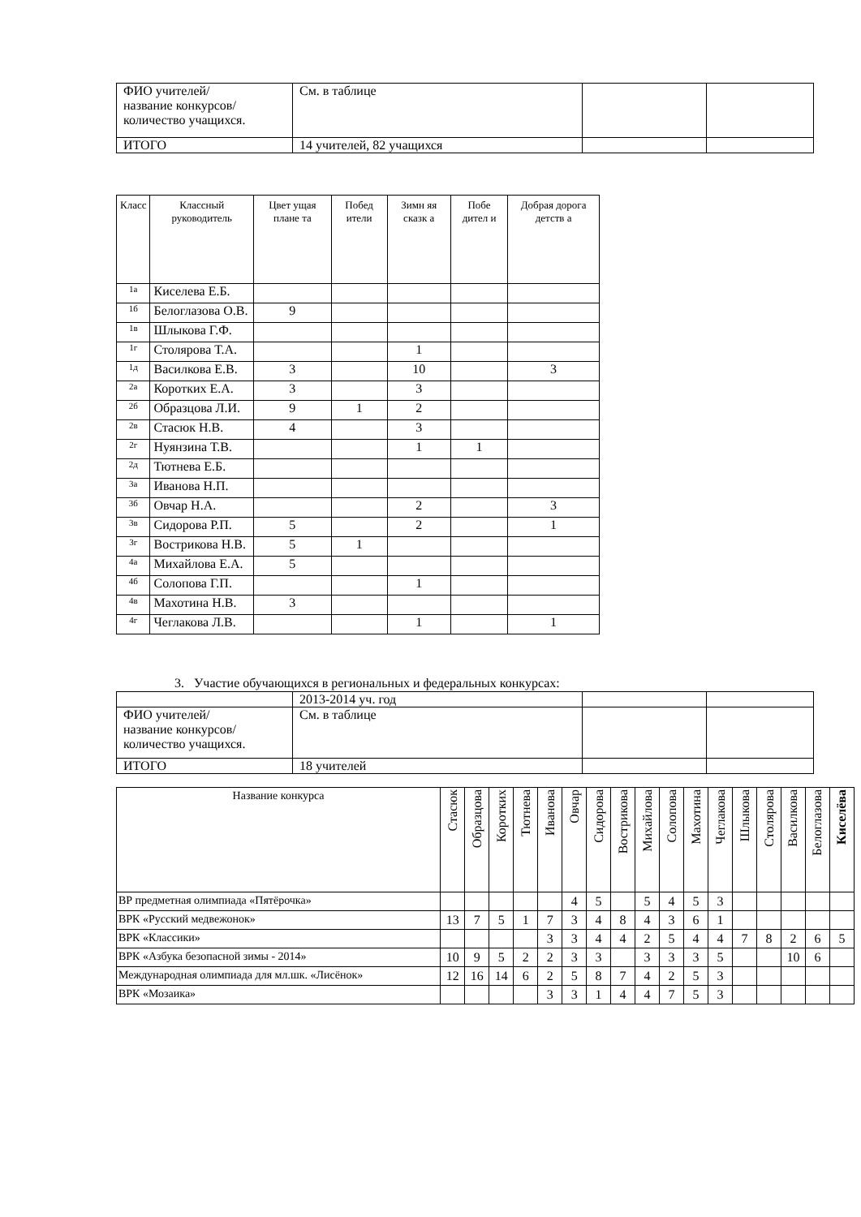| ФИО учителей/ название конкурсов/ количество учащихся. | См. в таблице | | |
| ИТОГО | 14 учителей, 82 учащихся | | |
| Класс | Классный руководитель | Цвет ущая плане та | Побед ители | Зимн яя сказк а | Побе дител и | Добрая дорога детств а |
| --- | --- | --- | --- | --- | --- | --- |
| 1а | Киселева Е.Б. | | | | | |
| 1б | Белоглазова О.В. | 9 | | | | |
| 1в | Шлыкова Г.Ф. | | | | | |
| 1г | Столярова Т.А. | | | 1 | | |
| 1д | Василкова Е.В. | 3 | | 10 | | 3 |
| 2а | Коротких Е.А. | 3 | | 3 | | |
| 2б | Образцова Л.И. | 9 | 1 | 2 | | |
| 2в | Стасюк Н.В. | 4 | | 3 | | |
| 2г | Нуянзина Т.В. | | | 1 | 1 | |
| 2д | Тютнева Е.Б. | | | | | |
| 3а | Иванова Н.П. | | | | | |
| 3б | Овчар Н.А. | | | 2 | | 3 |
| 3в | Сидорова Р.П. | 5 | | 2 | | 1 |
| 3г | Вострикова Н.В. | 5 | 1 | | | |
| 4а | Михайлова Е.А. | 5 | | | | |
| 4б | Солопова Г.П. | | | 1 | | |
| 4в | Махотина Н.В. | 3 | | | | |
| 4г | Чеглакова Л.В. | | | 1 | | 1 |
3. Участие обучающихся в региональных и федеральных конкурсах:
| | 2013-2014 уч. год | | |
| ФИО учителей/ название конкурсов/ количество учащихся. | См. в таблице | | |
| ИТОГО | 18 учителей | | |
| Название конкурса | Стасюк | Образцова | Коротких | Тютнева | Иванова | Овчар | Сидорова | Вострикова | Михайлова | Солопова | Махотина | Чеглакова | Шлыкова | Столярова | Василкова | Белоглазова | Киселёва |
| --- | --- | --- | --- | --- | --- | --- | --- | --- | --- | --- | --- | --- | --- | --- | --- | --- | --- |
| ВР предметная олимпиада «Пятёрочка» | | | | | | 4 | 5 | | 5 | 4 | 5 | 3 | | | | | |
| ВРК «Русский медвежонок» | 13 | 7 | 5 | 1 | 7 | 3 | 4 | 8 | 4 | 3 | 6 | 1 | | | | | |
| ВРК «Классики» | | | | | 3 | 3 | 4 | 4 | 2 | 5 | 4 | 4 | 7 | 8 | 2 | 6 | 5 |
| ВРК «Азбука безопасной зимы - 2014» | 10 | 9 | 5 | 2 | 2 | 3 | 3 | | 3 | 3 | 3 | 5 | | | 10 | 6 | |
| Международная олимпиада для мл.шк. «Лисёнок» | 12 | 16 | 14 | 6 | 2 | 5 | 8 | 7 | 4 | 2 | 5 | 3 | | | | | |
| ВРК «Мозаика» | | | | | 3 | 3 | 1 | 4 | 4 | 7 | 5 | 3 | | | | | |